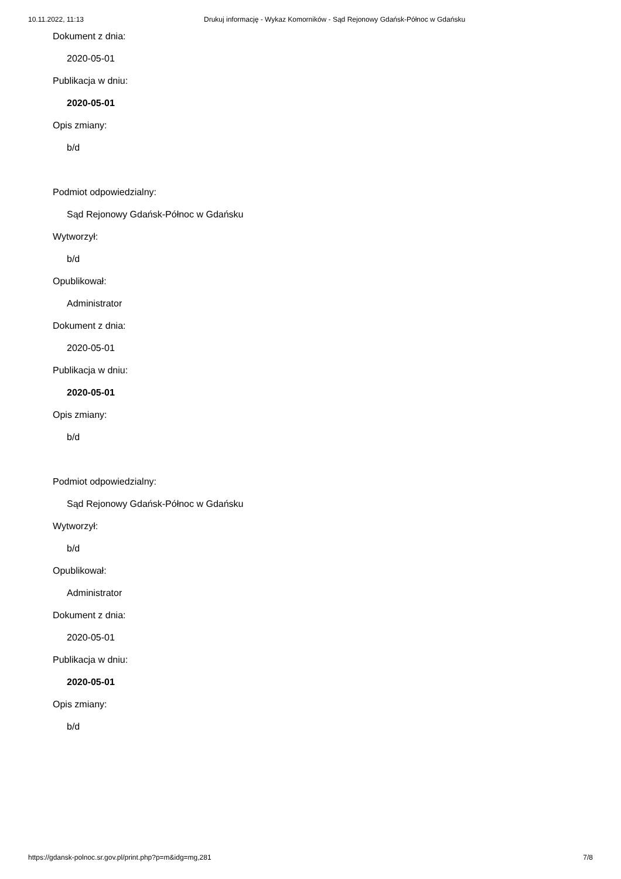10.11.2022, 11:13 Drukuj informację - Wykaz Komorników - Sąd Rejonowy Gdańsk-Północ w Gdańsku
Dokument z dnia:
2020-05-01
Publikacja w dniu:
2020-05-01
Opis zmiany:
b/d
Podmiot odpowiedzialny:
Sąd Rejonowy Gdańsk-Północ w Gdańsku
Wytworzył:
b/d
Opublikował:
Administrator
Dokument z dnia:
2020-05-01
Publikacja w dniu:
2020-05-01
Opis zmiany:
b/d
Podmiot odpowiedzialny:
Sąd Rejonowy Gdańsk-Północ w Gdańsku
Wytworzył:
b/d
Opublikował:
Administrator
Dokument z dnia:
2020-05-01
Publikacja w dniu:
2020-05-01
Opis zmiany:
b/d
https://gdansk-polnoc.sr.gov.pl/print.php?p=m&idg=mg,281 7/8